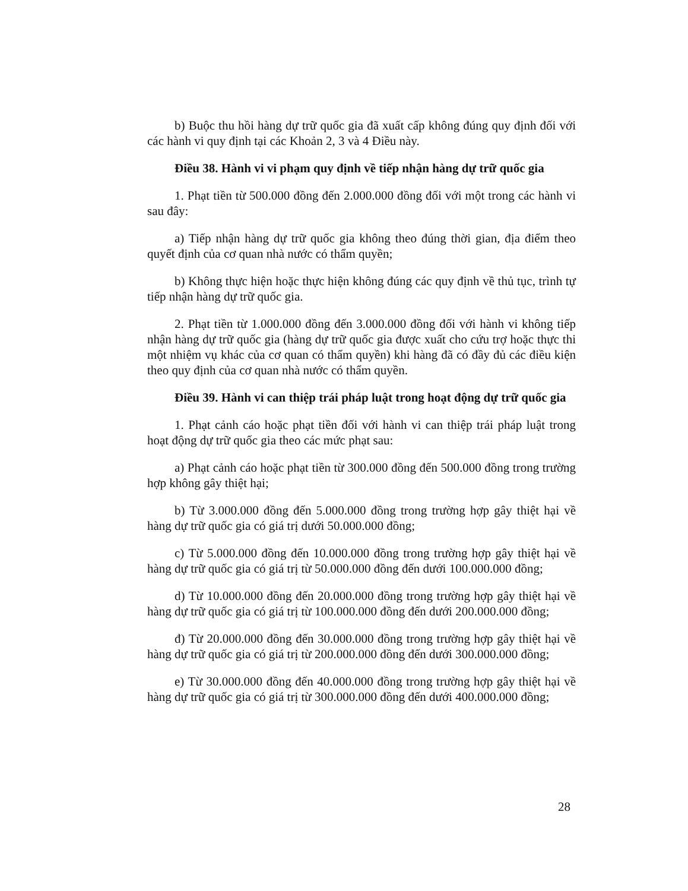b) Buộc thu hồi hàng dự trữ quốc gia đã xuất cấp không đúng quy định đối với các hành vi quy định tại các Khoản 2, 3 và 4 Điều này.
Điều 38. Hành vi vi phạm quy định về tiếp nhận hàng dự trữ quốc gia
1. Phạt tiền từ 500.000 đồng đến 2.000.000 đồng đối với một trong các hành vi sau đây:
a) Tiếp nhận hàng dự trữ quốc gia không theo đúng thời gian, địa điểm theo quyết định của cơ quan nhà nước có thẩm quyền;
b) Không thực hiện hoặc thực hiện không đúng các quy định về thủ tục, trình tự tiếp nhận hàng dự trữ quốc gia.
2. Phạt tiền từ 1.000.000 đồng đến 3.000.000 đồng đối với hành vi không tiếp nhận hàng dự trữ quốc gia (hàng dự trữ quốc gia được xuất cho cứu trợ hoặc thực thi một nhiệm vụ khác của cơ quan có thẩm quyền) khi hàng đã có đầy đủ các điều kiện theo quy định của cơ quan nhà nước có thẩm quyền.
Điều 39. Hành vi can thiệp trái pháp luật trong hoạt động dự trữ quốc gia
1. Phạt cảnh cáo hoặc phạt tiền đối với hành vi can thiệp trái pháp luật trong hoạt động dự trữ quốc gia theo các mức phạt sau:
a) Phạt cảnh cáo hoặc phạt tiền từ 300.000 đồng đến 500.000 đồng trong trường hợp không gây thiệt hại;
b) Từ 3.000.000 đồng đến 5.000.000 đồng trong trường hợp gây thiệt hại về hàng dự trữ quốc gia có giá trị dưới 50.000.000 đồng;
c) Từ 5.000.000 đồng đến 10.000.000 đồng trong trường hợp gây thiệt hại về hàng dự trữ quốc gia có giá trị từ 50.000.000 đồng đến dưới 100.000.000 đồng;
d) Từ 10.000.000 đồng đến 20.000.000 đồng trong trường hợp gây thiệt hại về hàng dự trữ quốc gia có giá trị từ 100.000.000 đồng đến dưới 200.000.000 đồng;
đ) Từ 20.000.000 đồng đến 30.000.000 đồng trong trường hợp gây thiệt hại về hàng dự trữ quốc gia có giá trị từ 200.000.000 đồng đến dưới 300.000.000 đồng;
e) Từ 30.000.000 đồng đến 40.000.000 đồng trong trường hợp gây thiệt hại về hàng dự trữ quốc gia có giá trị từ 300.000.000 đồng đến dưới 400.000.000 đồng;
28